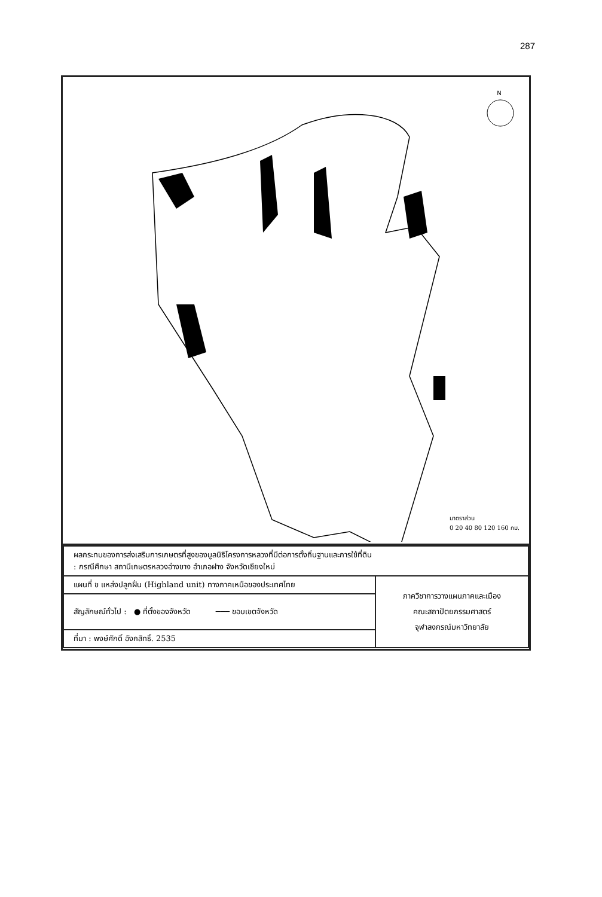287
N
มาตราส่วน
0 20 40 80 120 160 กม.
| ผลกระทบของการส่งเสริมการเกษตรที่สูงของมูลนิธิโครงการหลวงที่มีต่อการตั้งถิ่นฐานและการใช้ที่ดิน : กรณีศึกษา สถานีเกษตรหลวงอ่างขาง อำเภอฝาง จังหวัดเชียงใหม่ | |
| แผนที่ ข แหล่งปลูกฝิ่น (Highland unit) ทางภาคเหนือของประเทศไทย | ภาควิชาการวางแผนภาคและเมือง คณะสถาปัตยกรรมศาสตร์ จุฬาลงกรณ์มหาวิทยาลัย |
| สัญลักษณ์ทั่วไป : ● ที่ตั้งของจังหวัด ─── ขอบเขตจังหวัด | |
| ที่มา : พงษ์ศักดิ์ อังกสิทธิ์. 2535 | |